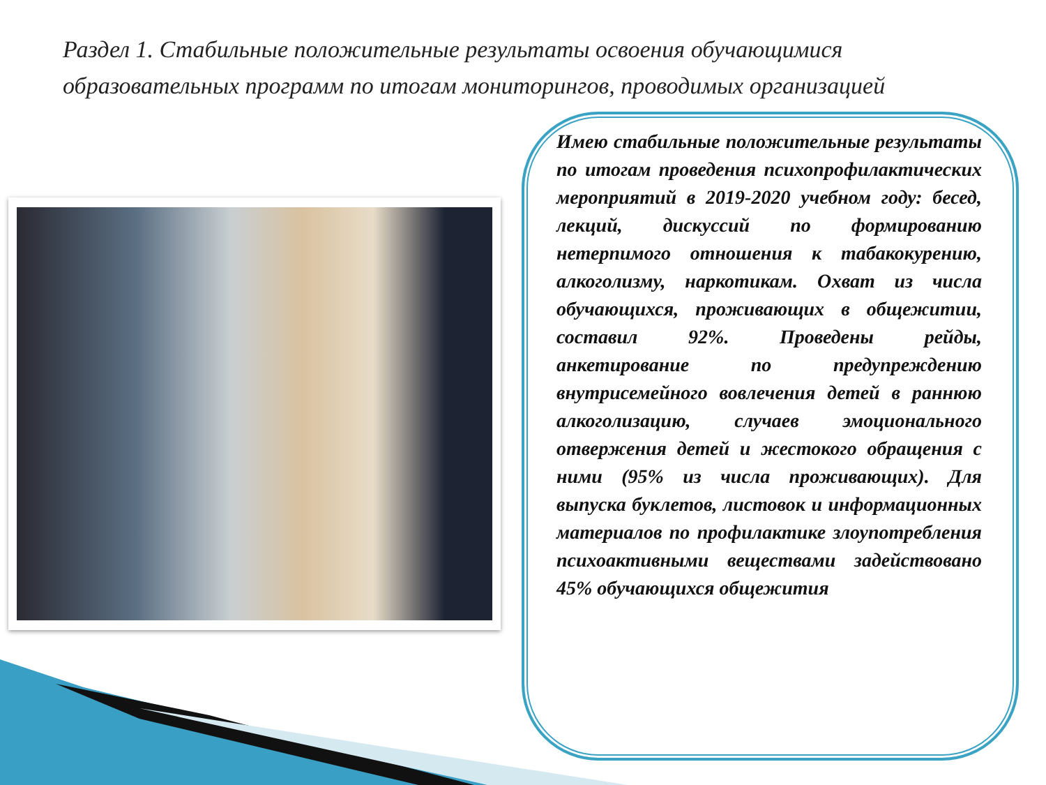Раздел 1. Стабильные положительные результаты освоения обучающимися образовательных программ по итогам мониторингов, проводимых организацией
Имею стабильные положительные результаты по итогам проведения психопрофилактических мероприятий в 2019-2020 учебном году: бесед, лекций, дискуссий по формированию нетерпимого отношения к табакокурению, алкоголизму, наркотикам. Охват из числа обучающихся, проживающих в общежитии, составил 92%. Проведены рейды, анкетирование по предупреждению внутрисемейного вовлечения детей в раннюю алкоголизацию, случаев эмоционального отвержения детей и жестокого обращения с ними (95% из числа проживающих). Для выпуска буклетов, листовок и информационных материалов по профилактике злоупотребления психоактивными веществами задействовано 45% обучающихся общежития